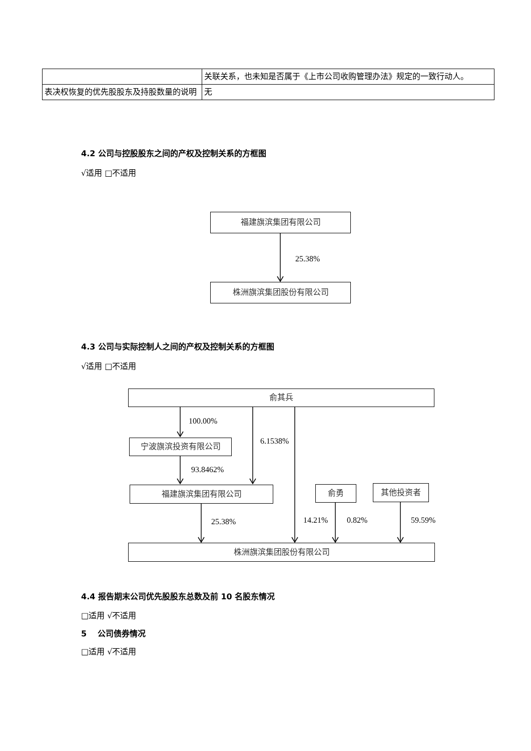| | 关联关系，也未知是否属于《上市公司收购管理办法》规定的一致行动人。 |
| 表决权恢复的优先股股东及持股数量的说明 | 无 |
4.2 公司与控股股东之间的产权及控制关系的方框图
√适用 □不适用
福建旗滨集团有限公司
25.38%
株洲旗滨集团股份有限公司
4.3 公司与实际控制人之间的产权及控制关系的方框图
√适用 □不适用
俞其兵
100.00%
6.1538%
宁波旗滨投资有限公司
93.8462%
福建旗滨集团有限公司 俞勇 其他投资者
25.38% 14.21% 0.82% 59.59%
株洲旗滨集团股份有限公司
4.4 报告期末公司优先股股东总数及前 10 名股东情况
□适用 √不适用
5 公司债券情况
□适用 √不适用